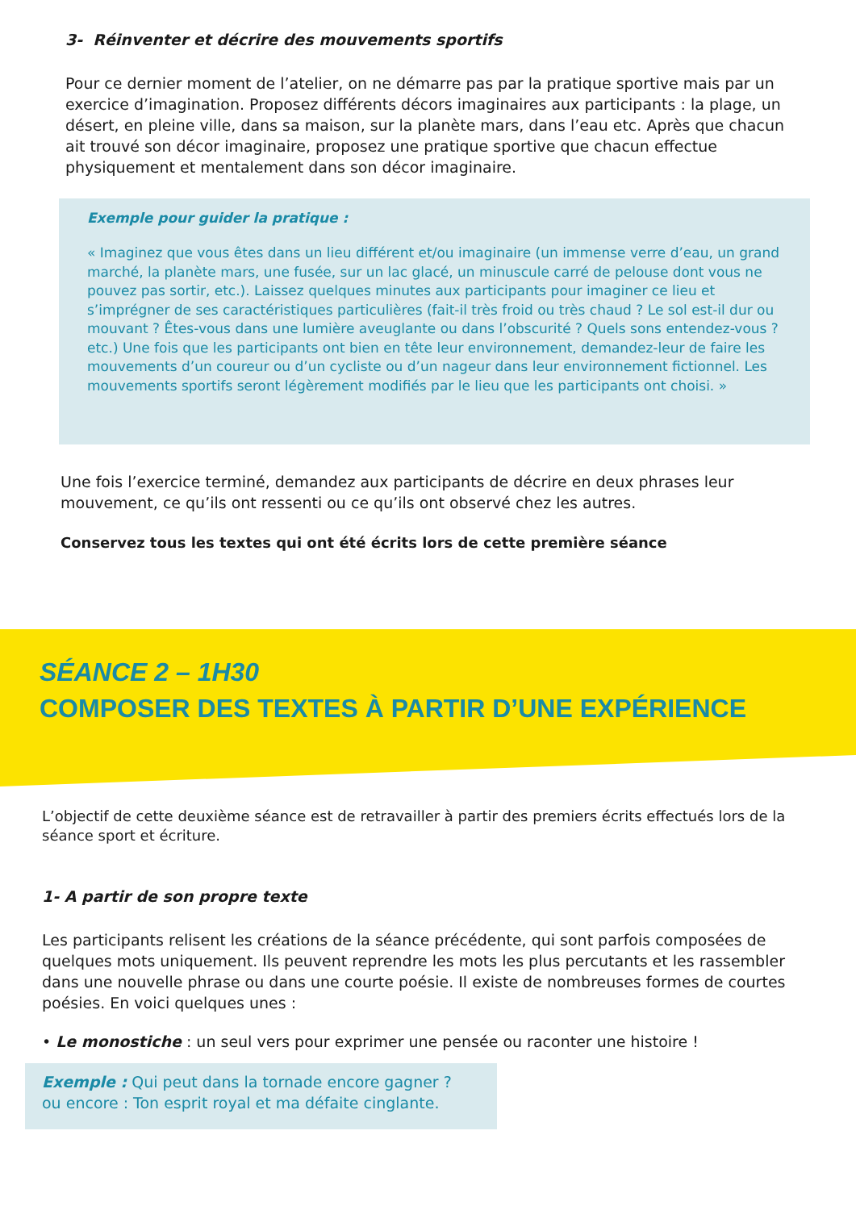3- Réinventer et décrire des mouvements sportifs
Pour ce dernier moment de l’atelier, on ne démarre pas par la pratique sportive mais par un exercice d’imagination. Proposez différents décors imaginaires aux participants : la plage, un désert, en pleine ville, dans sa maison, sur la planète mars, dans l’eau etc. Après que chacun ait trouvé son décor imaginaire, proposez une pratique sportive que chacun effectue physiquement et mentalement dans son décor imaginaire.
Exemple pour guider la pratique :
« Imaginez que vous êtes dans un lieu différent et/ou imaginaire (un immense verre d’eau, un grand marché, la planète mars, une fusée, sur un lac glacé, un minuscule carré de pelouse dont vous ne pouvez pas sortir, etc.). Laissez quelques minutes aux participants pour imaginer ce lieu et s’imprégner de ses caractéristiques particulières (fait-il très froid ou très chaud ? Le sol est-il dur ou mouvant ? Êtes-vous dans une lumière aveuglante ou dans l’obscurité ? Quels sons entendez-vous ? etc.) Une fois que les participants ont bien en tête leur environnement, demandez-leur de faire les mouvements d’un coureur ou d’un cycliste ou d’un nageur dans leur environnement fictionnel. Les mouvements sportifs seront légèrement modifiés par le lieu que les participants ont choisi. »
Une fois l’exercice terminé, demandez aux participants de décrire en deux phrases leur mouvement, ce qu’ils ont ressenti ou ce qu’ils ont observé chez les autres.
Conservez tous les textes qui ont été écrits lors de cette première séance
SÉANCE 2 – 1H30
COMPOSER DES TEXTES À PARTIR D’UNE EXPÉRIENCE
L’objectif de cette deuxième séance est de retravailler à partir des premiers écrits effectués lors de la séance sport et écriture.
1- A partir de son propre texte
Les participants relisent les créations de la séance précédente, qui sont parfois composées de quelques mots uniquement. Ils peuvent reprendre les mots les plus percutants et les rassembler dans une nouvelle phrase ou dans une courte poésie. Il existe de nombreuses formes de courtes poésies. En voici quelques unes :
• Le monostiche : un seul vers pour exprimer une pensée ou raconter une histoire !
Exemple : Qui peut dans la tornade encore gagner ?
ou encore : Ton esprit royal et ma défaite cinglante.